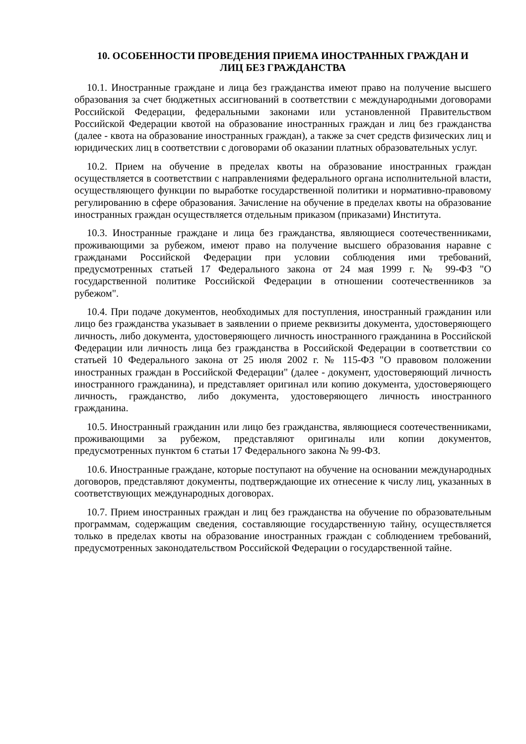10. ОСОБЕННОСТИ ПРОВЕДЕНИЯ ПРИЕМА ИНОСТРАННЫХ ГРАЖДАН И
ЛИЦ БЕЗ ГРАЖДАНСТВА
10.1. Иностранные граждане и лица без гражданства имеют право на получение высшего образования за счет бюджетных ассигнований в соответствии с международными договорами Российской Федерации, федеральными законами или установленной Правительством Российской Федерации квотой на образование иностранных граждан и лиц без гражданства (далее - квота на образование иностранных граждан), а также за счет средств физических лиц и юридических лиц в соответствии с договорами об оказании платных образовательных услуг.
10.2. Прием на обучение в пределах квоты на образование иностранных граждан осуществляется в соответствии с направлениями федерального органа исполнительной власти, осуществляющего функции по выработке государственной политики и нормативно-правовому регулированию в сфере образования. Зачисление на обучение в пределах квоты на образование иностранных граждан осуществляется отдельным приказом (приказами) Института.
10.3. Иностранные граждане и лица без гражданства, являющиеся соотечественниками, проживающими за рубежом, имеют право на получение высшего образования наравне с гражданами Российской Федерации при условии соблюдения ими требований, предусмотренных статьей 17 Федерального закона от 24 мая 1999 г. № 99-ФЗ "О государственной политике Российской Федерации в отношении соотечественников за рубежом".
10.4. При подаче документов, необходимых для поступления, иностранный гражданин или лицо без гражданства указывает в заявлении о приеме реквизиты документа, удостоверяющего личность, либо документа, удостоверяющего личность иностранного гражданина в Российской Федерации или личность лица без гражданства в Российской Федерации в соответствии со статьей 10 Федерального закона от 25 июля 2002 г. № 115-ФЗ "О правовом положении иностранных граждан в Российской Федерации" (далее - документ, удостоверяющий личность иностранного гражданина), и представляет оригинал или копию документа, удостоверяющего личность, гражданство, либо документа, удостоверяющего личность иностранного гражданина.
10.5. Иностранный гражданин или лицо без гражданства, являющиеся соотечественниками, проживающими за рубежом, представляют оригиналы или копии документов, предусмотренных пунктом 6 статьи 17 Федерального закона № 99-ФЗ.
10.6. Иностранные граждане, которые поступают на обучение на основании международных договоров, представляют документы, подтверждающие их отнесение к числу лиц, указанных в соответствующих международных договорах.
10.7. Прием иностранных граждан и лиц без гражданства на обучение по образовательным программам, содержащим сведения, составляющие государственную тайну, осуществляется только в пределах квоты на образование иностранных граждан с соблюдением требований, предусмотренных законодательством Российской Федерации о государственной тайне.